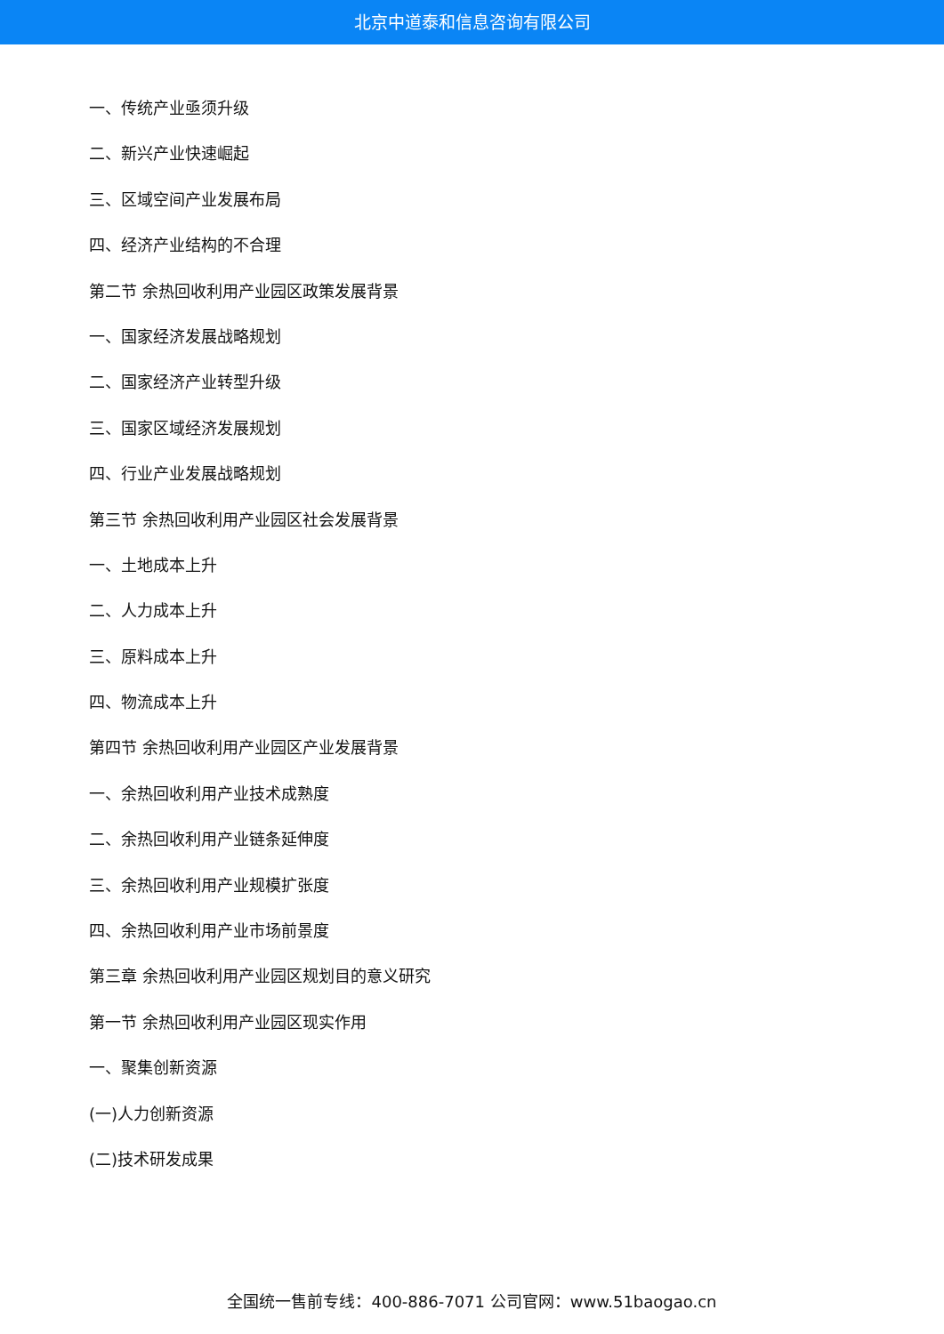北京中道泰和信息咨询有限公司
一、传统产业亟须升级
二、新兴产业快速崛起
三、区域空间产业发展布局
四、经济产业结构的不合理
第二节 余热回收利用产业园区政策发展背景
一、国家经济发展战略规划
二、国家经济产业转型升级
三、国家区域经济发展规划
四、行业产业发展战略规划
第三节 余热回收利用产业园区社会发展背景
一、土地成本上升
二、人力成本上升
三、原料成本上升
四、物流成本上升
第四节 余热回收利用产业园区产业发展背景
一、余热回收利用产业技术成熟度
二、余热回收利用产业链条延伸度
三、余热回收利用产业规模扩张度
四、余热回收利用产业市场前景度
第三章 余热回收利用产业园区规划目的意义研究
第一节 余热回收利用产业园区现实作用
一、聚集创新资源
(一)人力创新资源
(二)技术研发成果
全国统一售前专线：400-886-7071 公司官网：www.51baogao.cn